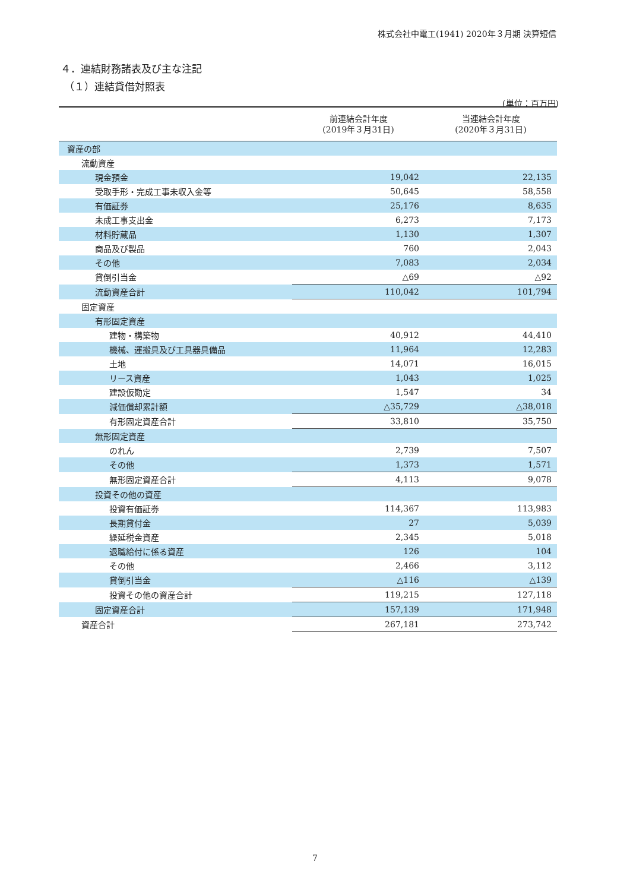株式会社中電工(1941) 2020年３月期 決算短信
４．連結財務諸表及び主な注記
（１）連結貸借対照表
(単位：百万円)
| | 前連結会計年度 (2019年３月31日) | 当連結会計年度 (2020年３月31日) |
| --- | --- | --- |
| 資産の部 | | |
| 流動資産 | | |
| 現金預金 | 19,042 | 22,135 |
| 受取手形・完成工事未収入金等 | 50,645 | 58,558 |
| 有価証券 | 25,176 | 8,635 |
| 未成工事支出金 | 6,273 | 7,173 |
| 材料貯蔵品 | 1,130 | 1,307 |
| 商品及び製品 | 760 | 2,043 |
| その他 | 7,083 | 2,034 |
| 貸倒引当金 | △69 | △92 |
| 流動資産合計 | 110,042 | 101,794 |
| 固定資産 | | |
| 有形固定資産 | | |
| 建物・構築物 | 40,912 | 44,410 |
| 機械、運搬具及び工具器具備品 | 11,964 | 12,283 |
| 土地 | 14,071 | 16,015 |
| リース資産 | 1,043 | 1,025 |
| 建設仮勘定 | 1,547 | 34 |
| 減価償却累計額 | △35,729 | △38,018 |
| 有形固定資産合計 | 33,810 | 35,750 |
| 無形固定資産 | | |
| のれん | 2,739 | 7,507 |
| その他 | 1,373 | 1,571 |
| 無形固定資産合計 | 4,113 | 9,078 |
| 投資その他の資産 | | |
| 投資有価証券 | 114,367 | 113,983 |
| 長期貸付金 | 27 | 5,039 |
| 繰延税金資産 | 2,345 | 5,018 |
| 退職給付に係る資産 | 126 | 104 |
| その他 | 2,466 | 3,112 |
| 貸倒引当金 | △116 | △139 |
| 投資その他の資産合計 | 119,215 | 127,118 |
| 固定資産合計 | 157,139 | 171,948 |
| 資産合計 | 267,181 | 273,742 |
7